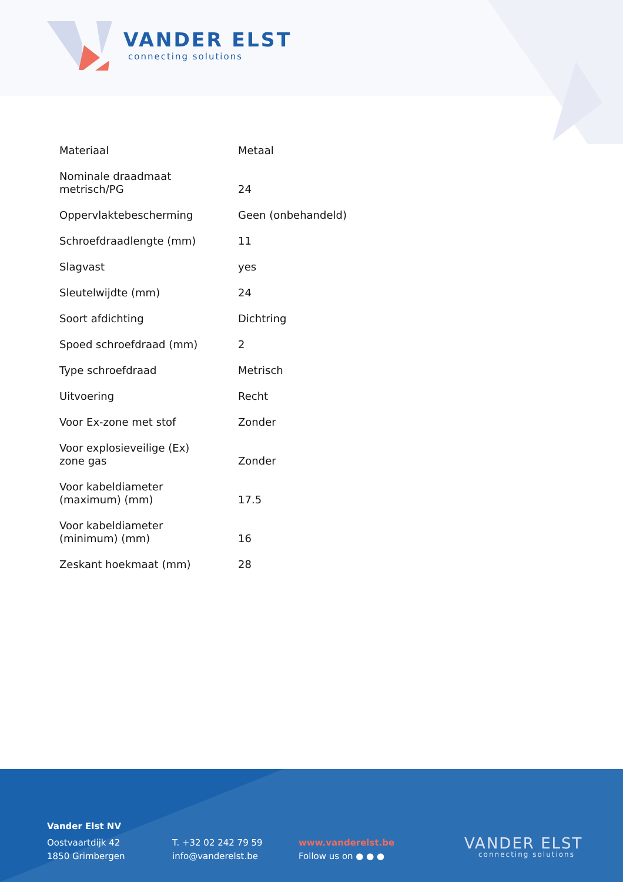VANDER ELST
connecting solutions
| Materiaal | Metaal |
| Nominale draadmaat metrisch/PG | 24 |
| Oppervlaktebescherming | Geen (onbehandeld) |
| Schroefdraadlengte (mm) | 11 |
| Slagvast | yes |
| Sleutelwijdte (mm) | 24 |
| Soort afdichting | Dichtring |
| Spoed schroefdraad (mm) | 2 |
| Type schroefdraad | Metrisch |
| Uitvoering | Recht |
| Voor Ex-zone met stof | Zonder |
| Voor explosieveilige (Ex) zone gas | Zonder |
| Voor kabeldiameter (maximum) (mm) | 17.5 |
| Voor kabeldiameter (minimum) (mm) | 16 |
| Zeskant hoekmaat (mm) | 28 |
Vander Elst NV
Oostvaartdijk 42
1850 Grimbergen
T. +32 02 242 79 59
info@vanderelst.be
www.vanderelst.be
Follow us on ● ● ●
VANDER ELST
connecting solutions